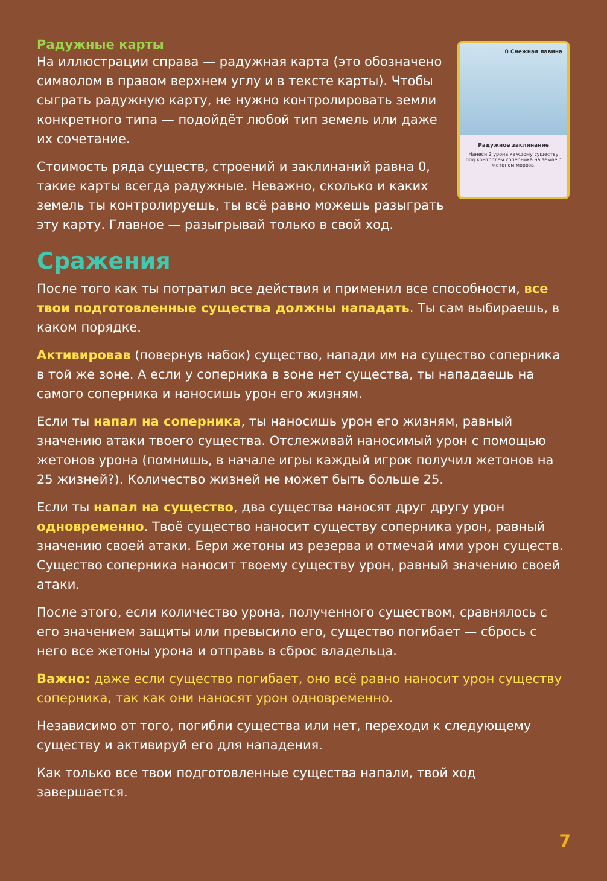0 Снежная лавина
Радужное заклинание
Нанеси 2 урона каждому существу под контролем соперника на земле с жетоном мороза.
Радужные карты
На иллюстрации справа — радужная карта (это обозначено символом в правом верхнем углу и в тексте карты). Чтобы сыграть радужную карту, не нужно контролировать земли конкретного типа — подойдёт любой тип земель или даже их сочетание.
Стоимость ряда существ, строений и заклинаний равна 0, такие карты всегда радужные. Неважно, сколько и каких земель ты контролируешь, ты всё равно можешь разыграть эту карту. Главное — разыгрывай только в свой ход.
Сражения
После того как ты потратил все действия и применил все способности, все твои подготовленные существа должны нападать. Ты сам выбираешь, в каком порядке.
Активировав (повернув набок) существо, напади им на существо соперника в той же зоне. А если у соперника в зоне нет существа, ты нападаешь на самого соперника и наносишь урон его жизням.
Если ты напал на соперника, ты наносишь урон его жизням, равный значению атаки твоего существа. Отслеживай наносимый урон с помощью жетонов урона (помнишь, в начале игры каждый игрок получил жетонов на 25 жизней?). Количество жизней не может быть больше 25.
Если ты напал на существо, два существа наносят друг другу урон одновременно. Твоё существо наносит существу соперника урон, равный значению своей атаки. Бери жетоны из резерва и отмечай ими урон существ. Существо соперника наносит твоему существу урон, равный значению своей атаки.
После этого, если количество урона, полученного существом, сравнялось с его значением защиты или превысило его, существо погибает — сбрось с него все жетоны урона и отправь в сброс владельца.
Важно: даже если существо погибает, оно всё равно наносит урон существу соперника, так как они наносят урон одновременно.
Независимо от того, погибли существа или нет, переходи к следующему существу и активируй его для нападения.
Как только все твои подготовленные существа напали, твой ход завершается.
7